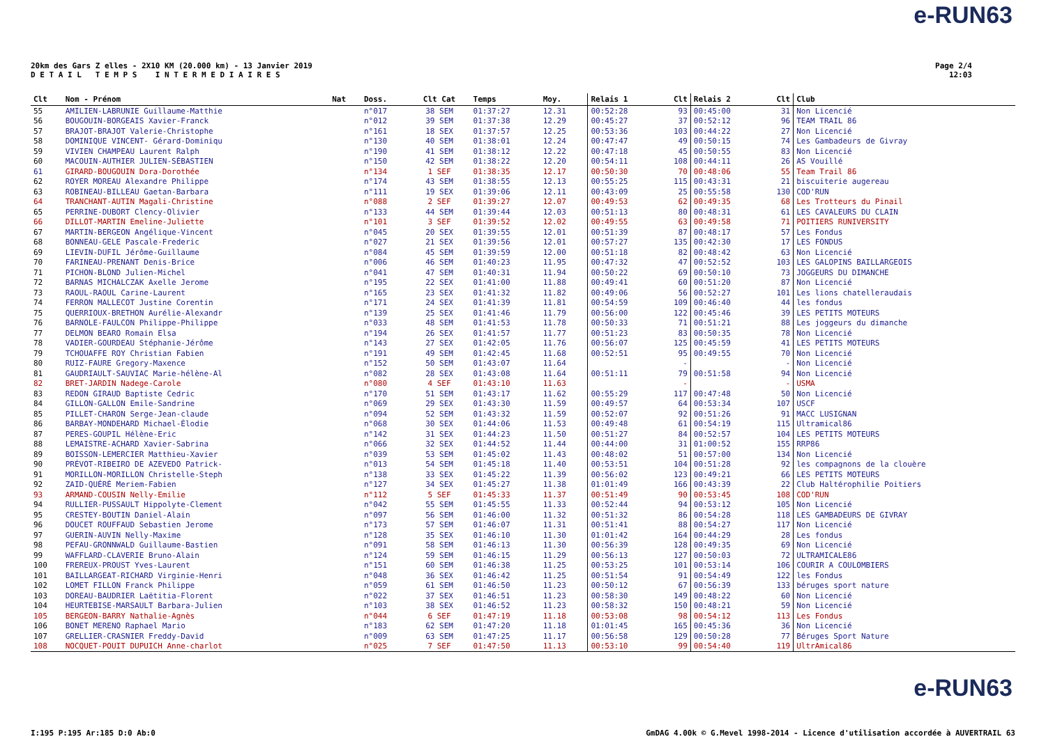e-RUN63
20km des Gars Z elles - 2X10 KM (20.000 km) - 13 Janvier 2019
D E T A I L T E M P S I N T E R M E D I A I R E S
Page 2/4
12:03
| Clt | Nom - Prénom | Nat | Doss. | Clt Cat | Temps | Moy. | Relais 1 | Clt | Relais 2 | Clt | Club |
| --- | --- | --- | --- | --- | --- | --- | --- | --- | --- | --- | --- |
| 55 | AMILIEN-LABRUNIE Guillaume-Matthie | | n°017 | 38 SEM | 01:37:27 | 12.31 | 00:52:28 | 93 | 00:45:00 | 31 | Non Licencié |
| 56 | BOUGOUIN-BORGEAIS Xavier-Franck | | n°012 | 39 SEM | 01:37:38 | 12.29 | 00:45:27 | 37 | 00:52:12 | 96 | TEAM TRAIL 86 |
| 57 | BRAJOT-BRAJOT Valerie-Christophe | | n°161 | 18 SEX | 01:37:57 | 12.25 | 00:53:36 | 103 | 00:44:22 | 27 | Non Licencié |
| 58 | DOMINIQUE VINCENT- Gérard-Dominiqu | | n°130 | 40 SEM | 01:38:01 | 12.24 | 00:47:47 | 49 | 00:50:15 | 74 | Les Gambadeurs de Givray |
| 59 | VIVIEN CHAMPEAU Laurent Ralph | | n°190 | 41 SEM | 01:38:12 | 12.22 | 00:47:18 | 45 | 00:50:55 | 83 | Non Licencié |
| 60 | MACOUIN-AUTHIER JULIEN-SÉBASTIEN | | n°150 | 42 SEM | 01:38:22 | 12.20 | 00:54:11 | 108 | 00:44:11 | 26 | AS Vouillé |
| 61 | GIRARD-BOUGOUIN Dora-Dorothée | | n°134 | 1 SEF | 01:38:35 | 12.17 | 00:50:30 | 70 | 00:48:06 | 55 | Team Trail 86 |
| 62 | ROYER MOREAU Alexandre Philippe | | n°174 | 43 SEM | 01:38:55 | 12.13 | 00:55:25 | 115 | 00:43:31 | 21 | biscuiterie augereau |
| 63 | ROBINEAU-BILLEAU Gaetan-Barbara | | n°111 | 19 SEX | 01:39:06 | 12.11 | 00:43:09 | 25 | 00:55:58 | 130 | COD'RUN |
| 64 | TRANCHANT-AUTIN Magali-Christine | | n°088 | 2 SEF | 01:39:27 | 12.07 | 00:49:53 | 62 | 00:49:35 | 68 | Les Trotteurs du Pinail |
| 65 | PERRINE-DUBORT Clency-Olivier | | n°133 | 44 SEM | 01:39:44 | 12.03 | 00:51:13 | 80 | 00:48:31 | 61 | LES CAVALEURS DU CLAIN |
| 66 | DILLOT-MARTIN Emeline-Juliette | | n°101 | 3 SEF | 01:39:52 | 12.02 | 00:49:55 | 63 | 00:49:58 | 71 | POITIERS RUNIVERSITY |
| 67 | MARTIN-BERGEON Angélique-Vincent | | n°045 | 20 SEX | 01:39:55 | 12.01 | 00:51:39 | 87 | 00:48:17 | 57 | Les Fondus |
| 68 | BONNEAU-GELE Pascale-Frederic | | n°027 | 21 SEX | 01:39:56 | 12.01 | 00:57:27 | 135 | 00:42:30 | 17 | LES FONDUS |
| 69 | LIEVIN-DUFIL Jérôme-Guillaume | | n°084 | 45 SEM | 01:39:59 | 12.00 | 00:51:18 | 82 | 00:48:42 | 63 | Non Licencié |
| 70 | FARINEAU-PRENANT Denis-Brice | | n°006 | 46 SEM | 01:40:23 | 11.95 | 00:47:32 | 47 | 00:52:52 | 103 | LES GALOPINS BAILLARGEOIS |
| 71 | PICHON-BLOND Julien-Michel | | n°041 | 47 SEM | 01:40:31 | 11.94 | 00:50:22 | 69 | 00:50:10 | 73 | JOGGEURS DU DIMANCHE |
| 72 | BARNAS MICHALCZAK Axelle Jerome | | n°195 | 22 SEX | 01:41:00 | 11.88 | 00:49:41 | 60 | 00:51:20 | 87 | Non Licencié |
| 73 | RAOUL-RAOUL Carine-Laurent | | n°165 | 23 SEX | 01:41:32 | 11.82 | 00:49:06 | 56 | 00:52:27 | 101 | Les lions chatelleraudais |
| 74 | FERRON MALLECOT Justine Corentin | | n°171 | 24 SEX | 01:41:39 | 11.81 | 00:54:59 | 109 | 00:46:40 | 44 | les fondus |
| 75 | QUERRIOUX-BRETHON Aurélie-Alexandr | | n°139 | 25 SEX | 01:41:46 | 11.79 | 00:56:00 | 122 | 00:45:46 | 39 | LES PETITS MOTEURS |
| 76 | BARNOLE-FAULCON Philippe-Philippe | | n°033 | 48 SEM | 01:41:53 | 11.78 | 00:50:33 | 71 | 00:51:21 | 88 | Les joggeurs du dimanche |
| 77 | DELMON BEARO Romain Elsa | | n°194 | 26 SEX | 01:41:57 | 11.77 | 00:51:23 | 83 | 00:50:35 | 78 | Non Licencié |
| 78 | VADIER-GOURDEAU Stéphanie-Jérôme | | n°143 | 27 SEX | 01:42:05 | 11.76 | 00:56:07 | 125 | 00:45:59 | 41 | LES PETITS MOTEURS |
| 79 | TCHOUAFFE ROY Christian Fabien | | n°191 | 49 SEM | 01:42:45 | 11.68 | 00:52:51 | 95 | 00:49:55 | 70 | Non Licencié |
| 80 | RUIZ-FAURE Gregory-Maxence | | n°152 | 50 SEM | 01:43:07 | 11.64 | | - | | - | Non Licencié |
| 81 | GAUDRIAULT-SAUVIAC Marie-hélène-Al | | n°082 | 28 SEX | 01:43:08 | 11.64 | 00:51:11 | 79 | 00:51:58 | 94 | Non Licencié |
| 82 | BRET-JARDIN Nadege-Carole | | n°080 | 4 SEF | 01:43:10 | 11.63 | | - | | - | USMA |
| 83 | REDON GIRAUD Baptiste Cedric | | n°170 | 51 SEM | 01:43:17 | 11.62 | 00:55:29 | 117 | 00:47:48 | 50 | Non Licencié |
| 84 | GILLON-GALLON Emile-Sandrine | | n°069 | 29 SEX | 01:43:30 | 11.59 | 00:49:57 | 64 | 00:53:34 | 107 | USCF |
| 85 | PILLET-CHARON Serge-Jean-claude | | n°094 | 52 SEM | 01:43:32 | 11.59 | 00:52:07 | 92 | 00:51:26 | 91 | MACC LUSIGNAN |
| 86 | BARBAY-MONDEHARD Michael-Élodie | | n°068 | 30 SEX | 01:44:06 | 11.53 | 00:49:48 | 61 | 00:54:19 | 115 | Ultramical86 |
| 87 | PERES-GOUPIL Hélène-Eric | | n°142 | 31 SEX | 01:44:23 | 11.50 | 00:51:27 | 84 | 00:52:57 | 104 | LES PETITS MOTEURS |
| 88 | LEMAISTRE-ACHARD Xavier-Sabrina | | n°066 | 32 SEX | 01:44:52 | 11.44 | 00:44:00 | 31 | 01:00:52 | 155 | RRP86 |
| 89 | BOISSON-LEMERCIER Matthieu-Xavier | | n°039 | 53 SEM | 01:45:02 | 11.43 | 00:48:02 | 51 | 00:57:00 | 134 | Non Licencié |
| 90 | PRÉVOT-RIBEIRO DE AZEVEDO Patrick- | | n°013 | 54 SEM | 01:45:18 | 11.40 | 00:53:51 | 104 | 00:51:28 | 92 | les compagnons de la clouère |
| 91 | MORILLON-MORILLON Christelle-Steph | | n°138 | 33 SEX | 01:45:22 | 11.39 | 00:56:02 | 123 | 00:49:21 | 66 | LES PETITS MOTEURS |
| 92 | ZAID-QUÉRÉ Meriem-Fabien | | n°127 | 34 SEX | 01:45:27 | 11.38 | 01:01:49 | 166 | 00:43:39 | 22 | Club Haltérophilie Poitiers |
| 93 | ARMAND-COUSIN Nelly-Emilie | | n°112 | 5 SEF | 01:45:33 | 11.37 | 00:51:49 | 90 | 00:53:45 | 108 | COD'RUN |
| 94 | RULLIER-PUSSAULT Hippolyte-Clement | | n°042 | 55 SEM | 01:45:55 | 11.33 | 00:52:44 | 94 | 00:53:12 | 105 | Non Licencié |
| 95 | CRESTEY-BOUTIN Daniel-Alain | | n°097 | 56 SEM | 01:46:00 | 11.32 | 00:51:32 | 86 | 00:54:28 | 118 | LES GAMBADEURS DE GIVRAY |
| 96 | DOUCET ROUFFAUD Sebastien Jerome | | n°173 | 57 SEM | 01:46:07 | 11.31 | 00:51:41 | 88 | 00:54:27 | 117 | Non Licencié |
| 97 | GUERIN-AUVIN Nelly-Maxime | | n°128 | 35 SEX | 01:46:10 | 11.30 | 01:01:42 | 164 | 00:44:29 | 28 | Les fondus |
| 98 | PEFAU-GRONNWALD Guillaume-Bastien | | n°091 | 58 SEM | 01:46:13 | 11.30 | 00:56:39 | 128 | 00:49:35 | 69 | Non Licencié |
| 99 | WAFFLARD-CLAVERIE Bruno-Alain | | n°124 | 59 SEM | 01:46:15 | 11.29 | 00:56:13 | 127 | 00:50:03 | 72 | ULTRAMICALE86 |
| 100 | FREREUX-PROUST Yves-Laurent | | n°151 | 60 SEM | 01:46:38 | 11.25 | 00:53:25 | 101 | 00:53:14 | 106 | COURIR A COULOMBIERS |
| 101 | BAILLARGEAT-RICHARD Virginie-Henri | | n°048 | 36 SEX | 01:46:42 | 11.25 | 00:51:54 | 91 | 00:54:49 | 122 | les Fondus |
| 102 | LOMET FILLON Franck Philippe | | n°059 | 61 SEM | 01:46:50 | 11.23 | 00:50:12 | 67 | 00:56:39 | 133 | béruges sport nature |
| 103 | DOREAU-BAUDRIER Laëtitia-Florent | | n°022 | 37 SEX | 01:46:51 | 11.23 | 00:58:30 | 149 | 00:48:22 | 60 | Non Licencié |
| 104 | HEURTEBISE-MARSAULT Barbara-Julien | | n°103 | 38 SEX | 01:46:52 | 11.23 | 00:58:32 | 150 | 00:48:21 | 59 | Non Licencié |
| 105 | BERGEON-BARRY Nathalie-Agnès | | n°044 | 6 SEF | 01:47:19 | 11.18 | 00:53:08 | 98 | 00:54:12 | 113 | Les Fondus |
| 106 | BONET MERENO Raphael Mario | | n°183 | 62 SEM | 01:47:20 | 11.18 | 01:01:45 | 165 | 00:45:36 | 36 | Non Licencié |
| 107 | GRELLIER-CRASNIER Freddy-David | | n°009 | 63 SEM | 01:47:25 | 11.17 | 00:56:58 | 129 | 00:50:28 | 77 | Béruges Sport Nature |
| 108 | NOCQUET-POUIT DUPUICH Anne-charlot | | n°025 | 7 SEF | 01:47:50 | 11.13 | 00:53:10 | 99 | 00:54:40 | 119 | UltrAmical86 |
e-RUN63
I:195 P:195 Ar:185 D:0 Ab:0 GmDAG 4.00k © G.Mevel 1998-2014 - Licence d'utilisation accordée à AUVERTRAIL 63